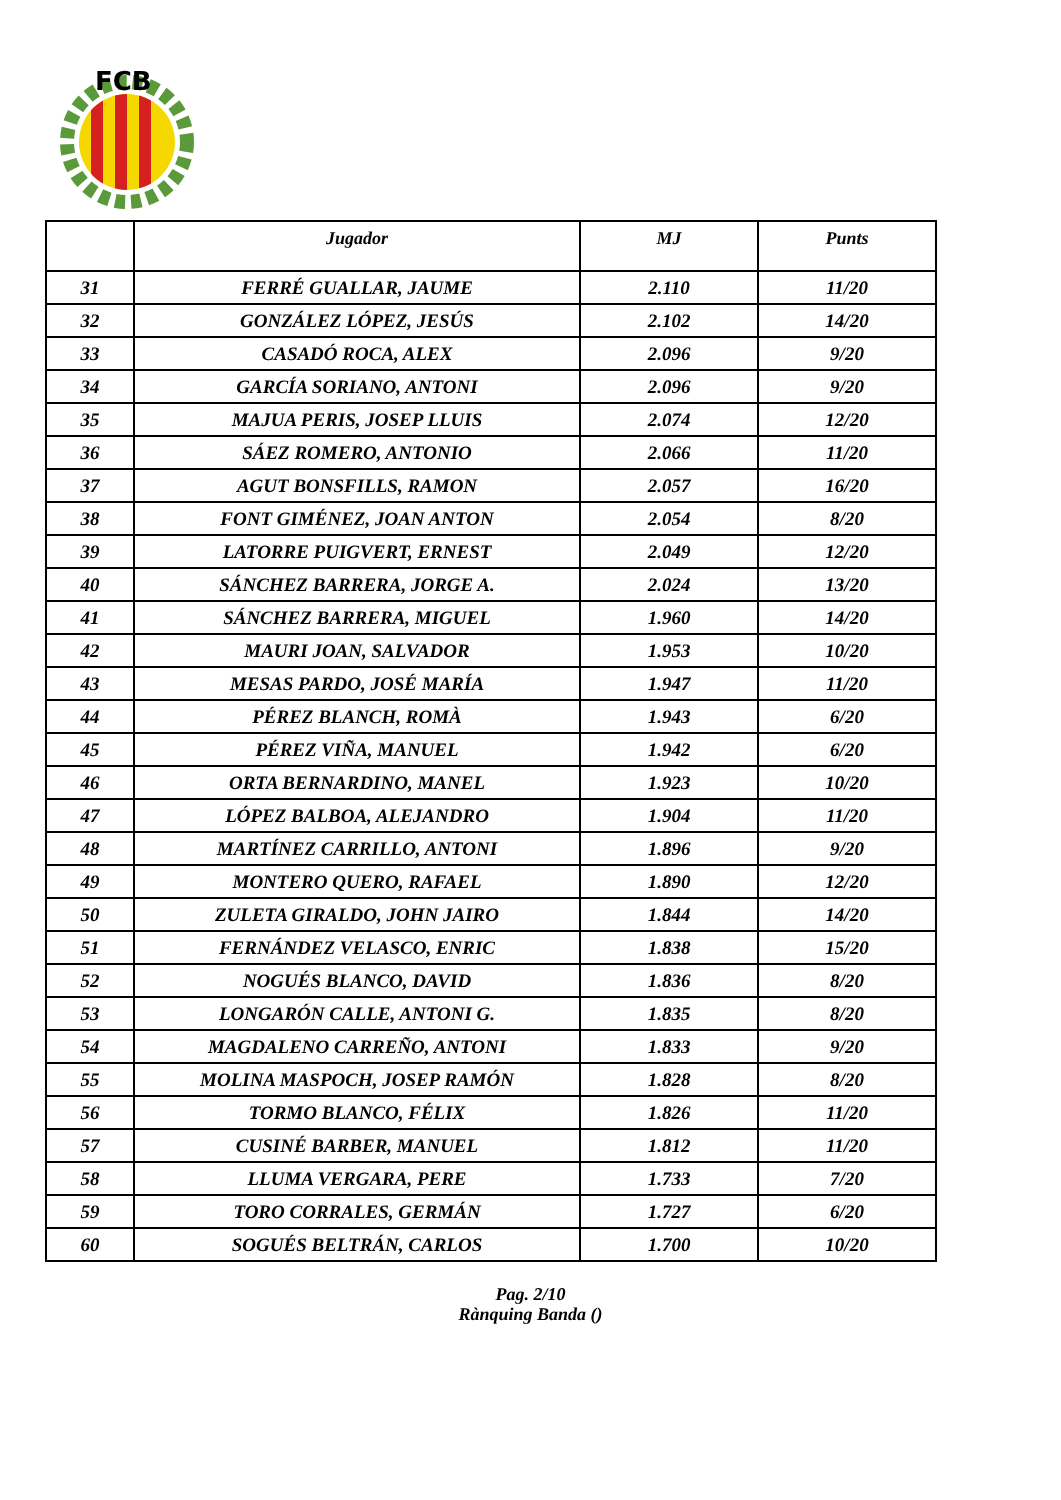FCB
| | Jugador | MJ | Punts |
| --- | --- | --- | --- |
| 31 | FERRÉ GUALLAR, JAUME | 2.110 | 11/20 |
| 32 | GONZÁLEZ LÓPEZ, JESÚS | 2.102 | 14/20 |
| 33 | CASADÓ ROCA, ALEX | 2.096 | 9/20 |
| 34 | GARCÍA SORIANO, ANTONI | 2.096 | 9/20 |
| 35 | MAJUA PERIS, JOSEP LLUIS | 2.074 | 12/20 |
| 36 | SÁEZ ROMERO, ANTONIO | 2.066 | 11/20 |
| 37 | AGUT BONSFILLS, RAMON | 2.057 | 16/20 |
| 38 | FONT GIMÉNEZ, JOAN ANTON | 2.054 | 8/20 |
| 39 | LATORRE PUIGVERT, ERNEST | 2.049 | 12/20 |
| 40 | SÁNCHEZ BARRERA, JORGE A. | 2.024 | 13/20 |
| 41 | SÁNCHEZ BARRERA, MIGUEL | 1.960 | 14/20 |
| 42 | MAURI JOAN, SALVADOR | 1.953 | 10/20 |
| 43 | MESAS PARDO, JOSÉ MARÍA | 1.947 | 11/20 |
| 44 | PÉREZ BLANCH, ROMÀ | 1.943 | 6/20 |
| 45 | PÉREZ VIÑA, MANUEL | 1.942 | 6/20 |
| 46 | ORTA BERNARDINO, MANEL | 1.923 | 10/20 |
| 47 | LÓPEZ BALBOA, ALEJANDRO | 1.904 | 11/20 |
| 48 | MARTÍNEZ CARRILLO, ANTONI | 1.896 | 9/20 |
| 49 | MONTERO QUERO, RAFAEL | 1.890 | 12/20 |
| 50 | ZULETA GIRALDO, JOHN JAIRO | 1.844 | 14/20 |
| 51 | FERNÁNDEZ VELASCO, ENRIC | 1.838 | 15/20 |
| 52 | NOGUÉS BLANCO, DAVID | 1.836 | 8/20 |
| 53 | LONGARÓN CALLE, ANTONI G. | 1.835 | 8/20 |
| 54 | MAGDALENO CARREÑO, ANTONI | 1.833 | 9/20 |
| 55 | MOLINA MASPOCH, JOSEP RAMÓN | 1.828 | 8/20 |
| 56 | TORMO BLANCO, FÉLIX | 1.826 | 11/20 |
| 57 | CUSINÉ BARBER, MANUEL | 1.812 | 11/20 |
| 58 | LLUMA VERGARA, PERE | 1.733 | 7/20 |
| 59 | TORO CORRALES, GERMÁN | 1.727 | 6/20 |
| 60 | SOGUÉS BELTRÁN, CARLOS | 1.700 | 10/20 |
Pag. 2/10
Rànquing Banda ()